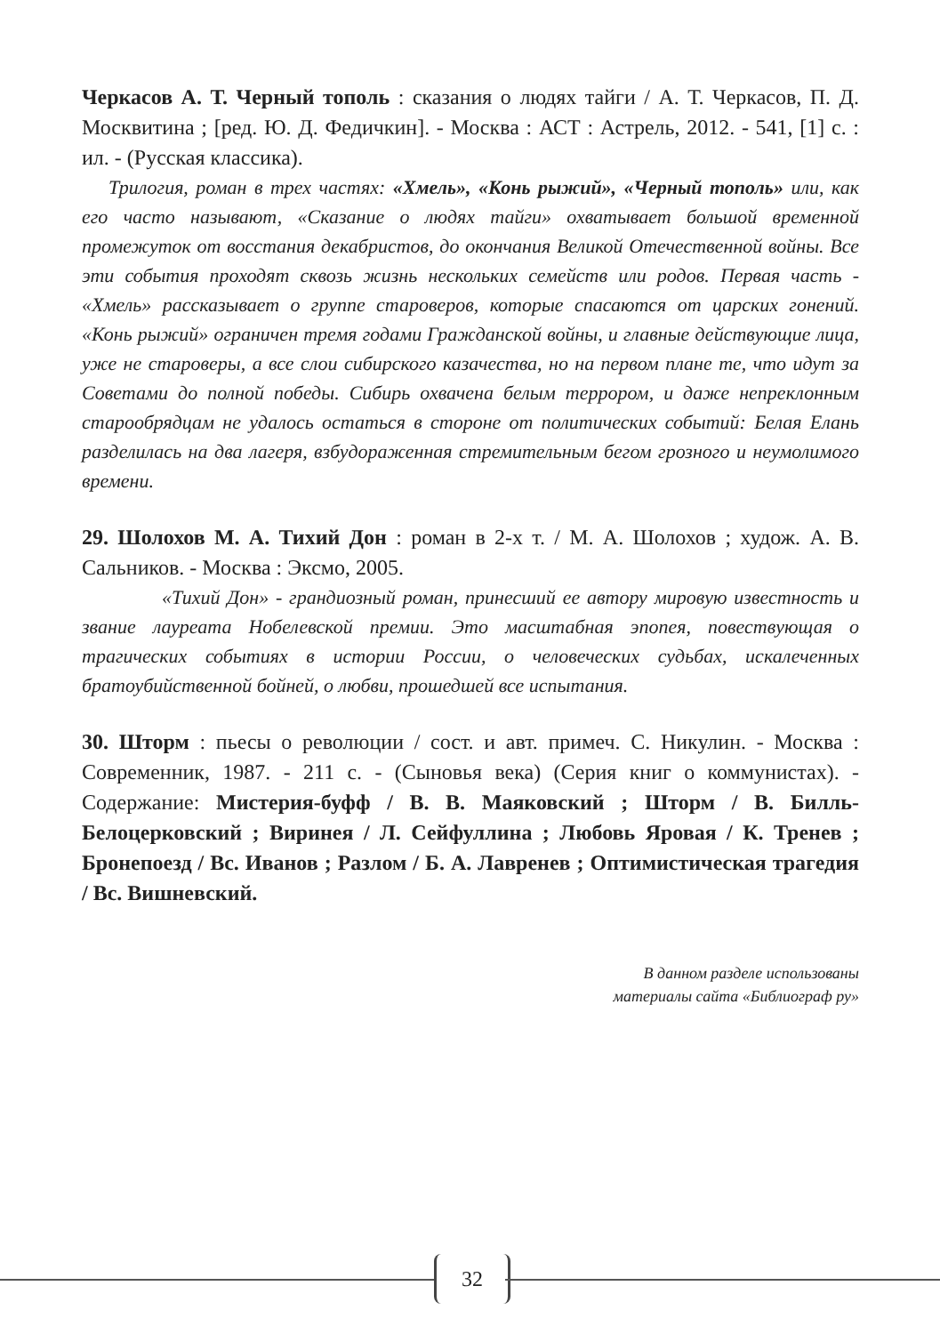Черкасов А. Т. Черный тополь : сказания о людях тайги / А. Т. Черкасов, П. Д. Москвитина ; [ред. Ю. Д. Федичкин]. - Москва : АСТ : Астрель, 2012. - 541, [1] с. : ил. - (Русская классика).
Трилогия, роман в трех частях: «Хмель», «Конь рыжий», «Черный тополь» или, как его часто называют, «Сказание о людях тайги» охватывает большой временной промежуток от восстания декабристов, до окончания Великой Отечественной войны. Все эти события проходят сквозь жизнь нескольких семейств или родов. Первая часть - «Хмель» рассказывает о группе староверов, которые спасаются от царских гонений. «Конь рыжий» ограничен тремя годами Гражданской войны, и главные действующие лица, уже не староверы, а все слои сибирского казачества, но на первом плане те, что идут за Советами до полной победы. Сибирь охвачена белым террором, и даже непреклонным старообрядцам не удалось остаться в стороне от политических событий: Белая Елань разделилась на два лагеря, взбудораженная стремительным бегом грозного и неумолимого времени.
29. Шолохов М. А. Тихий Дон : роман в 2-х т. / М. А. Шолохов ; худож. А. В. Сальников. - Москва : Эксмо, 2005.
«Тихий Дон» - грандиозный роман, принесший ее автору мировую известность и звание лауреата Нобелевской премии. Это масштабная эпопея, повествующая о трагических событиях в истории России, о человеческих судьбах, искалеченных братоубийственной бойней, о любви, прошедшей все испытания.
30. Шторм : пьесы о революции / сост. и авт. примеч. С. Никулин. - Москва : Современник, 1987. - 211 с. - (Сыновья века) (Серия книг о коммунистах). - Содержание: Мистерия-буфф / В. В. Маяковский ; Шторм / В. Билль-Белоцерковский ; Виринея / Л. Сейфуллина ; Любовь Яровая / К. Тренев ; Бронепоезд / Вс. Иванов ; Разлом / Б. А. Лавренев ; Оптимистическая трагедия / Вс. Вишневский.
В данном разделе использованы
материалы сайта «Библиограф ру»
32